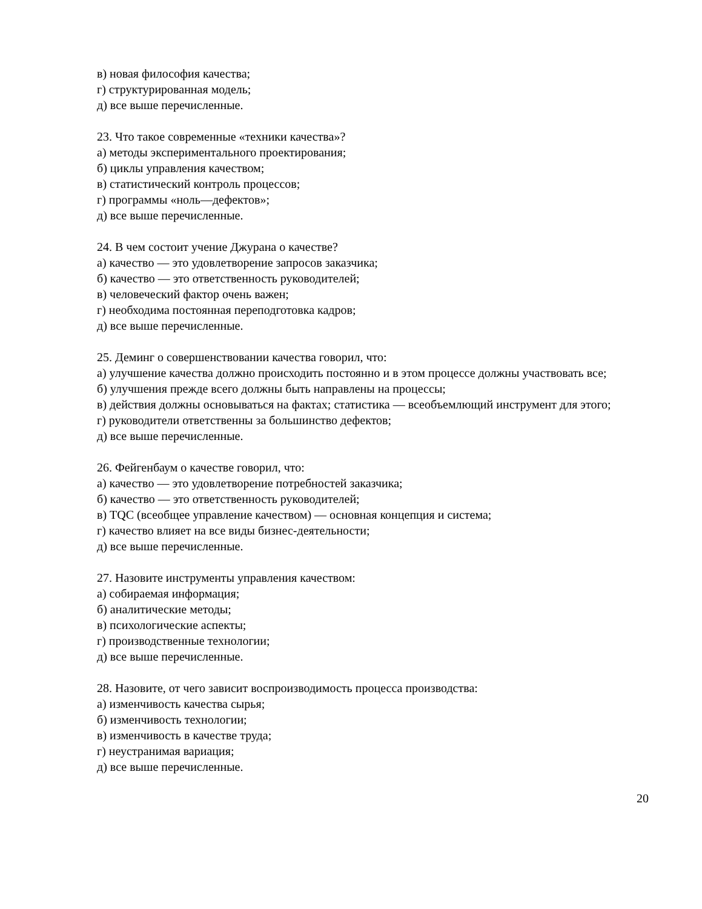в) новая философия качества;
г) структурированная модель;
д) все выше перечисленные.
23. Что такое современные «техники качества»?
а) методы экспериментального проектирования;
б) циклы управления качеством;
в) статистический контроль процессов;
г) программы «ноль—дефектов»;
д) все выше перечисленные.
24. В чем состоит учение Джурана о качестве?
а) качество — это удовлетворение запросов заказчика;
б) качество — это ответственность руководителей;
в) человеческий фактор очень важен;
г) необходима постоянная переподготовка кадров;
д) все выше перечисленные.
25. Деминг о совершенствовании качества говорил, что:
а) улучшение качества должно происходить постоянно и в этом процессе должны участвовать все;
б) улучшения прежде всего должны быть направлены на процессы;
в) действия должны основываться на фактах; статистика — всеобъемлющий инструмент для этого;
г) руководители ответственны за большинство дефектов;
д) все выше перечисленные.
26. Фейгенбаум о качестве говорил, что:
а) качество — это удовлетворение потребностей заказчика;
б) качество — это ответственность руководителей;
в) TQC (всеобщее управление качеством) — основная концепция и система;
г) качество влияет на все виды бизнес-деятельности;
д) все выше перечисленные.
27. Назовите инструменты управления качеством:
а) собираемая информация;
б) аналитические методы;
в) психологические аспекты;
г) производственные технологии;
д) все выше перечисленные.
28. Назовите, от чего зависит воспроизводимость процесса производства:
а) изменчивость качества сырья;
б) изменчивость технологии;
в) изменчивость в качестве труда;
г) неустранимая вариация;
д) все выше перечисленные.
20